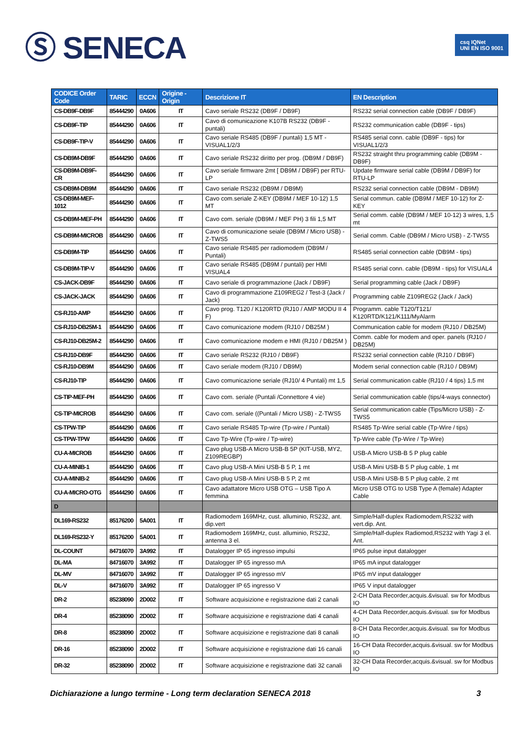Ⓢ SENECA
csq IQNet
UNI EN ISO 9001
| CODICE Order Code | TARIC | ECCN | Origine - Origin | Descrizione IT | EN Description |
| --- | --- | --- | --- | --- | --- |
| CS-DB9F-DB9F | 85444290 | 0A606 | IT | Cavo seriale RS232 (DB9F / DB9F) | RS232 serial connection cable (DB9F / DB9F) |
| CS-DB9F-TIP | 85444290 | 0A606 | IT | Cavo di comunicazione K107B RS232 (DB9F - puntali) | RS232 communication cable (DB9F - tips) |
| CS-DB9F-TIP-V | 85444290 | 0A606 | IT | Cavo seriale RS485 (DB9F / puntali) 1,5 MT - VISUAL1/2/3 | RS485 serial conn. cable (DB9F - tips) for VISUAL1/2/3 |
| CS-DB9M-DB9F | 85444290 | 0A606 | IT | Cavo seriale RS232 diritto per prog. (DB9M / DB9F) | RS232 straight thru programming cable (DB9M - DB9F) |
| CS-DB9M-DB9F-CR | 85444290 | 0A606 | IT | Cavo seriale firmware 2mt [ DB9M / DB9F) per RTU-LP | Update firmware serial cable (DB9M / DB9F) for RTU-LP |
| CS-DB9M-DB9M | 85444290 | 0A606 | IT | Cavo seriale RS232 (DB9M / DB9M) | RS232 serial connection cable (DB9M - DB9M) |
| CS-DB9M-MEF-1012 | 85444290 | 0A606 | IT | Cavo com.seriale Z-KEY (DB9M / MEF 10-12) 1,5 MT | Serial commun. cable (DB9M / MEF 10-12) for Z-KEY |
| CS-DB9M-MEF-PH | 85444290 | 0A606 | IT | Cavo com. seriale (DB9M / MEF PH) 3 fili 1,5 MT | Serial comm. cable (DB9M / MEF 10-12) 3 wires, 1,5 mt |
| CS-DB9M-MICROB | 85444290 | 0A606 | IT | Cavo di comunicazione seiale (DB9M / Micro USB) - Z-TWS5 | Serial comm. Cable (DB9M / Micro USB) - Z-TWS5 |
| CS-DB9M-TIP | 85444290 | 0A606 | IT | Cavo seriale RS485 per radiomodem (DB9M / Puntali) | RS485 serial connection cable (DB9M - tips) |
| CS-DB9M-TIP-V | 85444290 | 0A606 | IT | Cavo seriale RS485 (DB9M / puntali) per HMI VISUAL4 | RS485 serial conn. cable (DB9M - tips) for VISUAL4 |
| CS-JACK-DB9F | 85444290 | 0A606 | IT | Cavo seriale di programmazione (Jack / DB9F) | Serial programming cable (Jack / DB9F) |
| CS-JACK-JACK | 85444290 | 0A606 | IT | Cavo di programmazione Z109REG2 / Test-3 (Jack / Jack) | Programming cable Z109REG2 (Jack / Jack) |
| CS-RJ10-AMP | 85444290 | 0A606 | IT | Cavo prog. T120 / K120RTD (RJ10 / AMP MODU II 4 F) | Programm. cable T120/T121/ K120RTD/K121/K111/MyAlarm |
| CS-RJ10-DB25M-1 | 85444290 | 0A606 | IT | Cavo comunicazione modem (RJ10 / DB25M ) | Communication cable for modem (RJ10 / DB25M) |
| CS-RJ10-DB25M-2 | 85444290 | 0A606 | IT | Cavo comunicazione modem e HMI (RJ10 / DB25M ) | Comm. cable for modem and oper. panels (RJ10 / DB25M) |
| CS-RJ10-DB9F | 85444290 | 0A606 | IT | Cavo seriale RS232 (RJ10 / DB9F) | RS232 serial connection cable (RJ10 / DB9F) |
| CS-RJ10-DB9M | 85444290 | 0A606 | IT | Cavo seriale modem (RJ10 / DB9M) | Modem serial connection cable (RJ10 / DB9M) |
| CS-RJ10-TIP | 85444290 | 0A606 | IT | Cavo comunicazione seriale (RJ10/ 4 Puntali) mt 1,5 | Serial communication cable (RJ10 / 4 tips) 1,5 mt |
| CS-TIP-MEF-PH | 85444290 | 0A606 | IT | Cavo com. seriale (Puntali /Connettore 4 vie) | Serial communication cable (tips/4-ways connector) |
| CS-TIP-MICROB | 85444290 | 0A606 | IT | Cavo com. seriale ((Puntali / Micro USB) - Z-TWS5 | Serial communication cable (Tips/Micro USB) - Z-TWS5 |
| CS-TPW-TIP | 85444290 | 0A606 | IT | Cavo seriale RS485 Tp-wire (Tp-wire / Puntali) | RS485 Tp-Wire serial cable (Tp-Wire / tips) |
| CS-TPW-TPW | 85444290 | 0A606 | IT | Cavo Tp-Wire (Tp-wire / Tp-wire) | Tp-Wire cable (Tp-Wire / Tp-Wire) |
| CU-A-MICROB | 85444290 | 0A606 | IT | Cavo plug USB-A Micro USB-B 5P (KIT-USB, MY2, Z109REGBP) | USB-A Micro USB-B 5 P plug cable |
| CU-A-MINIB-1 | 85444290 | 0A606 | IT | Cavo plug USB-A Mini USB-B 5 P, 1 mt | USB-A Mini USB-B 5 P plug cable, 1 mt |
| CU-A-MINIB-2 | 85444290 | 0A606 | IT | Cavo plug USB-A Mini USB-B 5 P, 2 mt | USB-A Mini USB-B 5 P plug cable, 2 mt |
| CU-A-MICRO-OTG | 85444290 | 0A606 | IT | Cavo adattatore Micro USB OTG – USB Tipo A femmina | Micro USB OTG to USB Type A (female) Adapter Cable |
| D | | | | | |
| DL169-RS232 | 85176200 | 5A001 | IT | Radiomodem 169MHz, cust. alluminio, RS232, ant. dip.vert | Simple/Half-duplex Radiomodem,RS232 with vert.dip. Ant. |
| DL169-RS232-Y | 85176200 | 5A001 | IT | Radiomodem 169MHz, cust. alluminio, RS232, antenna 3 el. | Simple/Half-duplex Radiomod,RS232 with Yagi 3 el. Ant. |
| DL-COUNT | 84716070 | 3A992 | IT | Datalogger IP 65 ingresso impulsi | IP65 pulse input datalogger |
| DL-MA | 84716070 | 3A992 | IT | Datalogger IP 65 ingresso mA | IP65 mA input datalogger |
| DL-MV | 84716070 | 3A992 | IT | Datalogger IP 65 ingresso mV | IP65 mV input datalogger |
| DL-V | 84716070 | 3A992 | IT | Datalogger IP 65 ingresso V | IP65 V input datalogger |
| DR-2 | 85238090 | 2D002 | IT | Software acquisizione e registrazione dati 2 canali | 2-CH Data Recorder,acquis.&visual. sw for Modbus IO |
| DR-4 | 85238090 | 2D002 | IT | Software acquisizione e registrazione dati 4 canali | 4-CH Data Recorder,acquis.&visual. sw for Modbus IO |
| DR-8 | 85238090 | 2D002 | IT | Software acquisizione e registrazione dati 8 canali | 8-CH Data Recorder,acquis.&visual. sw for Modbus IO |
| DR-16 | 85238090 | 2D002 | IT | Software acquisizione e registrazione dati 16 canali | 16-CH Data Recorder,acquis.&visual. sw for Modbus IO |
| DR-32 | 85238090 | 2D002 | IT | Software acquisizione e registrazione dati 32 canali | 32-CH Data Recorder,acquis.&visual. sw for Modbus IO |
Dichiarazione a lungo termine - Long term declaration SENECA 2018 3